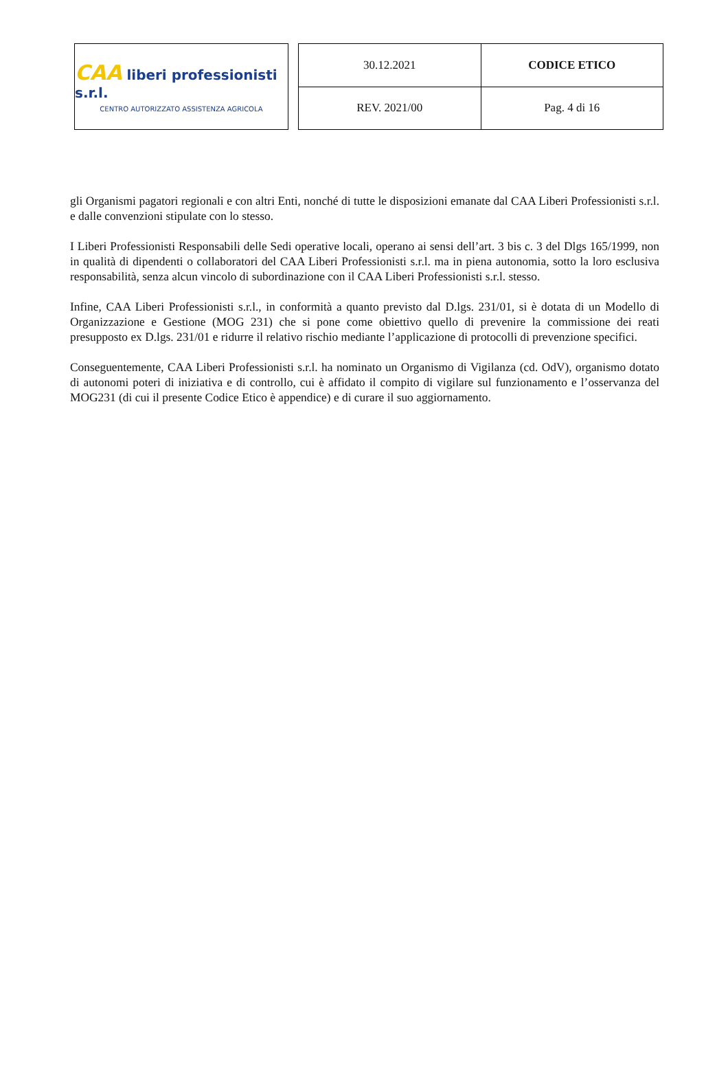CAA liberi professionisti s.r.l.
CENTRO AUTORIZZATO ASSISTENZA AGRICOLA
| 30.12.2021 | CODICE ETICO |
| REV. 2021/00 | Pag. 4 di 16 |
gli Organismi pagatori regionali e con altri Enti, nonché di tutte le disposizioni emanate dal CAA Liberi Professionisti s.r.l. e dalle convenzioni stipulate con lo stesso.
I Liberi Professionisti Responsabili delle Sedi operative locali, operano ai sensi dell’art. 3 bis c. 3 del Dlgs 165/1999, non in qualità di dipendenti o collaboratori del CAA Liberi Professionisti s.r.l. ma in piena autonomia, sotto la loro esclusiva responsabilità, senza alcun vincolo di subordinazione con il CAA Liberi Professionisti s.r.l. stesso.
Infine, CAA Liberi Professionisti s.r.l., in conformità a quanto previsto dal D.lgs. 231/01, si è dotata di un Modello di Organizzazione e Gestione (MOG 231) che si pone come obiettivo quello di prevenire la commissione dei reati presupposto ex D.lgs. 231/01 e ridurre il relativo rischio mediante l’applicazione di protocolli di prevenzione specifici.
Conseguentemente, CAA Liberi Professionisti s.r.l. ha nominato un Organismo di Vigilanza (cd. OdV), organismo dotato di autonomi poteri di iniziativa e di controllo, cui è affidato il compito di vigilare sul funzionamento e l’osservanza del MOG231 (di cui il presente Codice Etico è appendice) e di curare il suo aggiornamento.